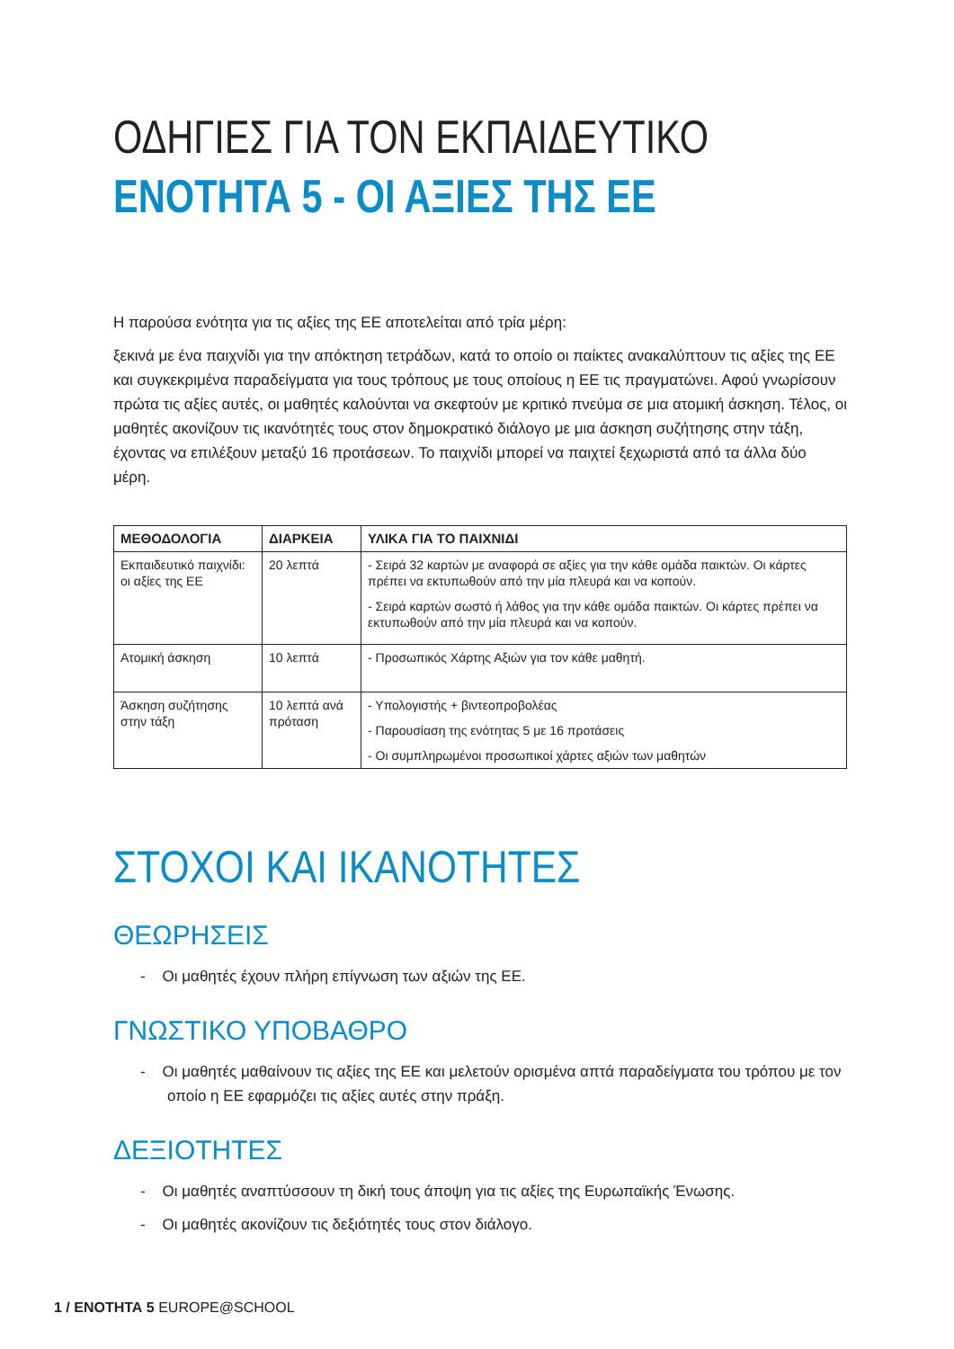ΟΔΗΓΙΕΣ ΓΙΑ ΤΟΝ ΕΚΠΑΙΔΕΥΤΙΚΟ
ΕΝΟΤΗΤΑ 5 - ΟΙ ΑΞΙΕΣ ΤΗΣ ΕΕ
Η παρούσα ενότητα για τις αξίες της ΕΕ αποτελείται από τρία μέρη:
ξεκινά με ένα παιχνίδι για την απόκτηση τετράδων, κατά το οποίο οι παίκτες ανακαλύπτουν τις αξίες της ΕΕ και συγκεκριμένα παραδείγματα για τους τρόπους με τους οποίους η ΕΕ τις πραγματώνει. Αφού γνωρίσουν πρώτα τις αξίες αυτές, οι μαθητές καλούνται να σκεφτούν με κριτικό πνεύμα σε μια ατομική άσκηση. Τέλος, οι μαθητές ακονίζουν τις ικανότητές τους στον δημοκρατικό διάλογο με μια άσκηση συζήτησης στην τάξη, έχοντας να επιλέξουν μεταξύ 16 προτάσεων. Το παιχνίδι μπορεί να παιχτεί ξεχωριστά από τα άλλα δύο μέρη.
| ΜΕΘΟΔΟΛΟΓΙΑ | ΔΙΑΡΚΕΙΑ | ΥΛΙΚΑ ΓΙΑ ΤΟ ΠΑΙΧΝΙΔΙ |
| --- | --- | --- |
| Εκπαιδευτικό παιχνίδι: οι αξίες της ΕΕ | 20 λεπτά | - Σειρά 32 καρτών με αναφορά σε αξίες για την κάθε ομάδα παικτών. Οι κάρτες πρέπει να εκτυπωθούν από την μία πλευρά και να κοπούν. - Σειρά καρτών σωστό ή λάθος για την κάθε ομάδα παικτών. Οι κάρτες πρέπει να εκτυπωθούν από την μία πλευρά και να κοπούν. |
| Ατομική άσκηση | 10 λεπτά | - Προσωπικός Χάρτης Αξιών για τον κάθε μαθητή. |
| Άσκηση συζήτησης στην τάξη | 10 λεπτά ανά πρόταση | - Υπολογιστής + βιντεοπροβολέας - Παρουσίαση της ενότητας 5 με 16 προτάσεις - Οι συμπληρωμένοι προσωπικοί χάρτες αξιών των μαθητών |
ΣΤΟΧΟΙ ΚΑΙ ΙΚΑΝΟΤΗΤΕΣ
ΘΕΩΡΗΣΕΙΣ
- Οι μαθητές έχουν πλήρη επίγνωση των αξιών της ΕΕ.
ΓΝΩΣΤΙΚΟ ΥΠΟΒΑΘΡΟ
- Οι μαθητές μαθαίνουν τις αξίες της ΕΕ και μελετούν ορισμένα απτά παραδείγματα του τρόπου με τον οποίο η ΕΕ εφαρμόζει τις αξίες αυτές στην πράξη.
ΔΕΞΙΟΤΗΤΕΣ
- Οι μαθητές αναπτύσσουν τη δική τους άποψη για τις αξίες της Ευρωπαϊκής Ένωσης.
- Οι μαθητές ακονίζουν τις δεξιότητές τους στον διάλογο.
1 / ΕΝΟΤΗΤΑ 5 EUROPE@SCHOOL